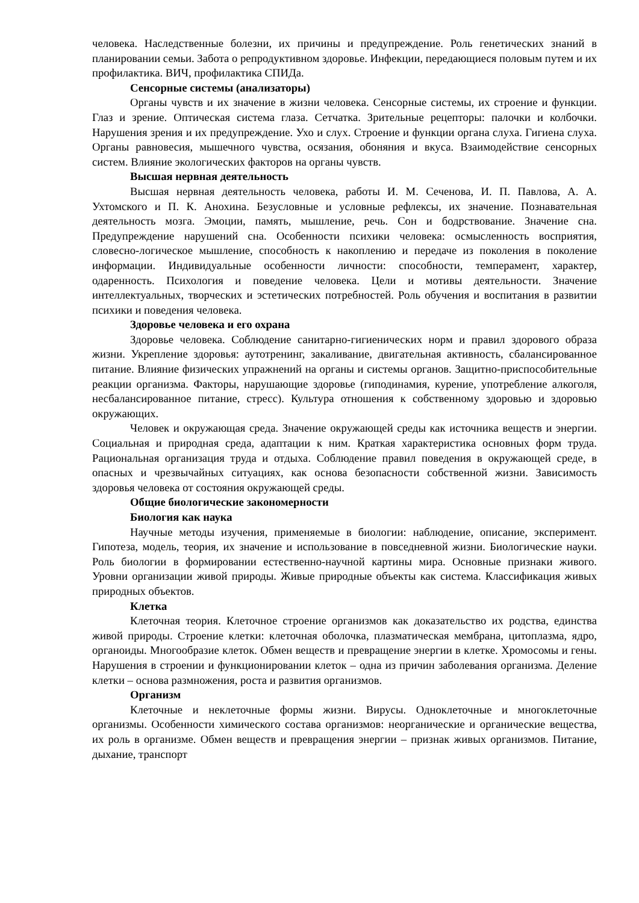человека. Наследственные болезни, их причины и предупреждение. Роль генетических знаний в планировании семьи. Забота о репродуктивном здоровье. Инфекции, передающиеся половым путем и их профилактика. ВИЧ, профилактика СПИДа.
Сенсорные системы (анализаторы)
Органы чувств и их значение в жизни человека. Сенсорные системы, их строение и функции. Глаз и зрение. Оптическая система глаза. Сетчатка. Зрительные рецепторы: палочки и колбочки. Нарушения зрения и их предупреждение. Ухо и слух. Строение и функции органа слуха. Гигиена слуха. Органы равновесия, мышечного чувства, осязания, обоняния и вкуса. Взаимодействие сенсорных систем. Влияние экологических факторов на органы чувств.
Высшая нервная деятельность
Высшая нервная деятельность человека, работы И. М. Сеченова, И. П. Павлова, А. А. Ухтомского и П. К. Анохина. Безусловные и условные рефлексы, их значение. Познавательная деятельность мозга. Эмоции, память, мышление, речь. Сон и бодрствование. Значение сна. Предупреждение нарушений сна. Особенности психики человека: осмысленность восприятия, словесно-логическое мышление, способность к накоплению и передаче из поколения в поколение информации. Индивидуальные особенности личности: способности, темперамент, характер, одаренность. Психология и поведение человека. Цели и мотивы деятельности. Значение интеллектуальных, творческих и эстетических потребностей. Роль обучения и воспитания в развитии психики и поведения человека.
Здоровье человека и его охрана
Здоровье человека. Соблюдение санитарно-гигиенических норм и правил здорового образа жизни. Укрепление здоровья: аутотренинг, закаливание, двигательная активность, сбалансированное питание. Влияние физических упражнений на органы и системы органов. Защитно-приспособительные реакции организма. Факторы, нарушающие здоровье (гиподинамия, курение, употребление алкоголя, несбалансированное питание, стресс). Культура отношения к собственному здоровью и здоровью окружающих.
Человек и окружающая среда. Значение окружающей среды как источника веществ и энергии. Социальная и природная среда, адаптации к ним. Краткая характеристика основных форм труда. Рациональная организация труда и отдыха. Соблюдение правил поведения в окружающей среде, в опасных и чрезвычайных ситуациях, как основа безопасности собственной жизни. Зависимость здоровья человека от состояния окружающей среды.
Общие биологические закономерности
Биология как наука
Научные методы изучения, применяемые в биологии: наблюдение, описание, эксперимент. Гипотеза, модель, теория, их значение и использование в повседневной жизни. Биологические науки. Роль биологии в формировании естественно-научной картины мира. Основные признаки живого. Уровни организации живой природы. Живые природные объекты как система. Классификация живых природных объектов.
Клетка
Клеточная теория. Клеточное строение организмов как доказательство их родства, единства живой природы. Строение клетки: клеточная оболочка, плазматическая мембрана, цитоплазма, ядро, органоиды. Многообразие клеток. Обмен веществ и превращение энергии в клетке. Хромосомы и гены. Нарушения в строении и функционировании клеток – одна из причин заболевания организма. Деление клетки – основа размножения, роста и развития организмов.
Организм
Клеточные и неклеточные формы жизни. Вирусы. Одноклеточные и многоклеточные организмы. Особенности химического состава организмов: неорганические и органические вещества, их роль в организме. Обмен веществ и превращения энергии – признак живых организмов. Питание, дыхание, транспорт